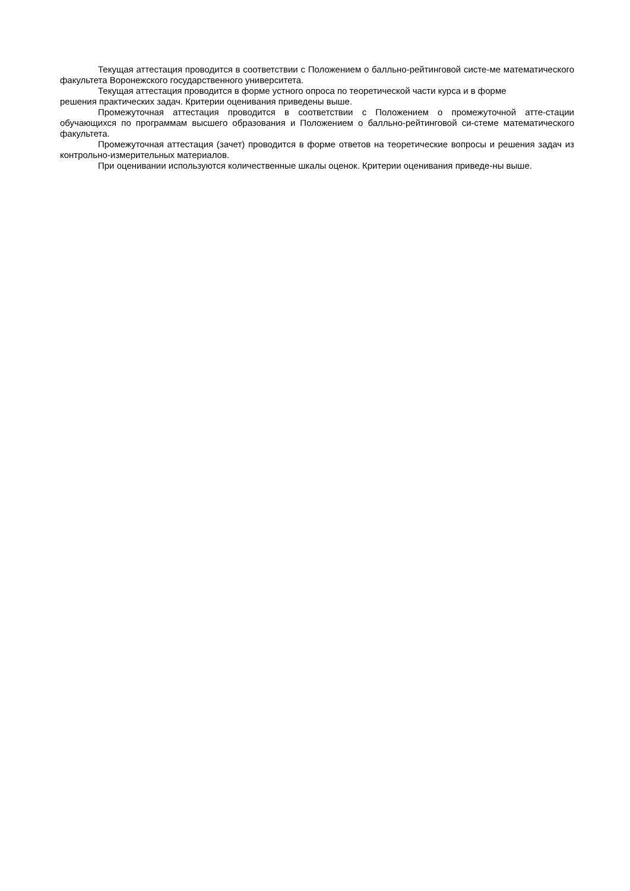Текущая аттестация проводится в соответствии с Положением о балльно-рейтинговой систе-ме математического факультета Воронежского государственного университета.
Текущая аттестация проводится в форме устного опроса по теоретической части курса и в форме
решения практических задач. Критерии оценивания приведены выше.
Промежуточная аттестация проводится в соответствии с Положением о промежуточной атте-стации обучающихся по программам высшего образования и Положением о балльно-рейтинговой си-стеме математического факультета.
Промежуточная аттестация (зачет) проводится в форме ответов на теоретические вопросы и решения задач из контрольно-измерительных материалов.
При оценивании используются количественные шкалы оценок. Критерии оценивания приведе-ны выше.